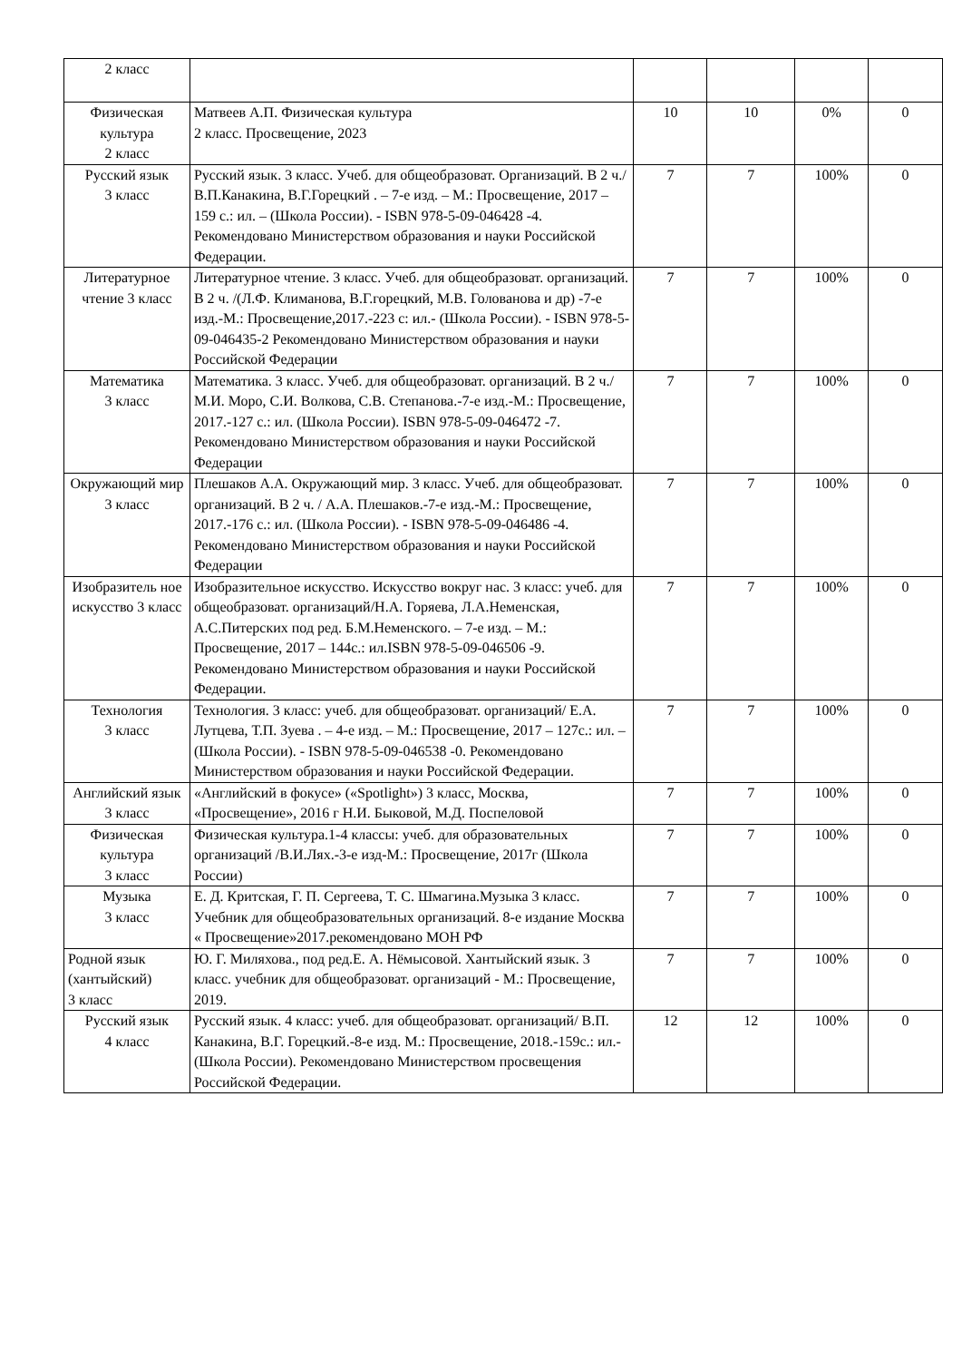| 2 класс | | | | | |
| Физическая культура 2 класс | Матвеев А.П. Физическая культура 2 класс. Просвещение, 2023 | 10 | 10 | 0% | 0 |
| Русский язык 3 класс | Русский язык. 3 класс. Учеб. для общеобразоват. Организаций. В 2 ч./ В.П.Канакина, В.Г.Горецкий . – 7-е изд. – М.: Просвещение, 2017 – 159 с.: ил. – (Школа России). - ISBN 978-5-09-046428 -4. Рекомендовано Министерством образования и науки Российской Федерации. | 7 | 7 | 100% | 0 |
| Литературное чтение 3 класс | Литературное чтение. 3 класс. Учеб. для общеобразоват. организаций. В 2 ч. /(Л.Ф. Климанова, В.Г.горецкий, М.В. Голованова и др) -7-е изд.-М.: Просвещение,2017.-223 с: ил.- (Школа России). - ISBN 978-5-09-046435-2 Рекомендовано Министерством образования и науки Российской Федерации | 7 | 7 | 100% | 0 |
| Математика 3 класс | Математика. 3 класс. Учеб. для общеобразоват. организаций. В 2 ч./ М.И. Моро, С.И. Волкова, С.В. Степанова.-7-е изд.-М.: Просвещение, 2017.-127 с.: ил. (Школа России). ISBN 978-5-09-046472 -7. Рекомендовано Министерством образования и науки Российской Федерации | 7 | 7 | 100% | 0 |
| Окружающий мир 3 класс | Плешаков А.А. Окружающий мир. 3 класс. Учеб. для общеобразоват. организаций. В 2 ч. / А.А. Плешаков.-7-е изд.-М.: Просвещение, 2017.-176 с.: ил. (Школа России). - ISBN 978-5-09-046486 -4. Рекомендовано Министерством образования и науки Российской Федерации | 7 | 7 | 100% | 0 |
| Изобразитель ное искусство 3 класс | Изобразительное искусство. Искусство вокруг нас. 3 класс: учеб. для общеобразоват. организаций/Н.А. Горяева, Л.А.Неменская, А.С.Питерских под ред. Б.М.Неменского. – 7-е изд. – М.: Просвещение, 2017 – 144с.: ил.ISBN 978-5-09-046506 -9. Рекомендовано Министерством образования и науки Российской Федерации. | 7 | 7 | 100% | 0 |
| Технология 3 класс | Технология. 3 класс: учеб. для общеобразоват. организаций/ Е.А. Лутцева, Т.П. Зуева . – 4-е изд. – М.: Просвещение, 2017 – 127с.: ил. – (Школа России). - ISBN 978-5-09-046538 -0. Рекомендовано Министерством образования и науки Российской Федерации. | 7 | 7 | 100% | 0 |
| Английский язык 3 класс | «Английский в фокусе» («Spotlight») 3 класс, Москва, «Просвещение», 2016 г Н.И. Быковой, М.Д. Поспеловой | 7 | 7 | 100% | 0 |
| Физическая культура 3 класс | Физическая культура.1-4 классы: учеб. для образовательных организаций /В.И.Лях.-3-е изд-М.: Просвещение, 2017г (Школа России) | 7 | 7 | 100% | 0 |
| Музыка 3 класс | Е. Д. Критская, Г. П. Сергеева, Т. С. Шмагина.Музыка 3 класс. Учебник для общеобразовательных организаций. 8-е издание Москва « Просвещение»2017.рекомендовано МОН РФ | 7 | 7 | 100% | 0 |
| Родной язык (хантыйский) 3 класс | Ю. Г. Миляхова., под ред.Е. А. Нёмысовой. Хантыйский язык. 3 класс. учебник для общеобразоват. организаций - М.: Просвещение, 2019. | 7 | 7 | 100% | 0 |
| Русский язык 4 класс | Русский язык. 4 класс: учеб. для общеобразоват. организаций/ В.П. Канакина, В.Г. Горецкий.-8-е изд. М.: Просвещение, 2018.-159с.: ил.- (Школа России). Рекомендовано Министерством просвещения Российской Федерации. | 12 | 12 | 100% | 0 |